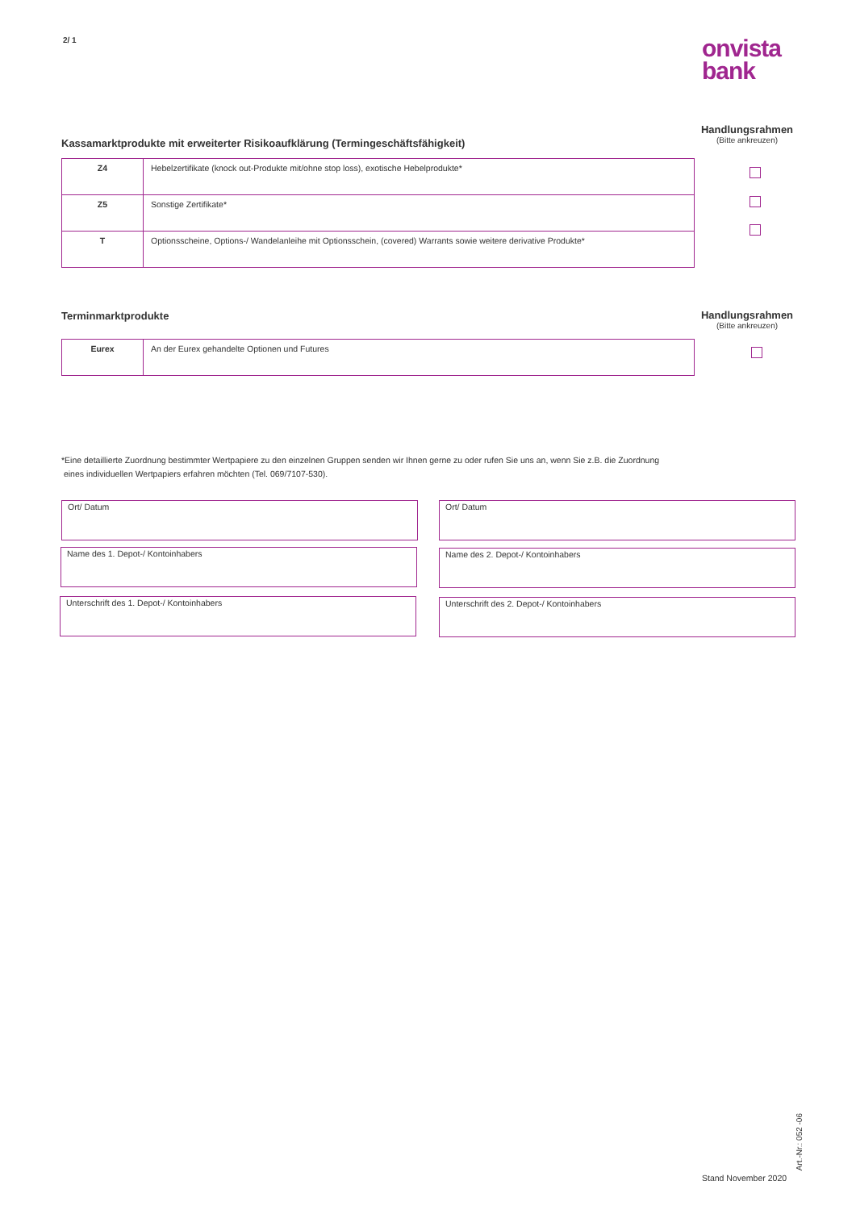2/ 1
onvista
bank
Kassamarktprodukte mit erweiterter Risikoaufklärung (Termingeschäftsfähigkeit)
Handlungsrahmen
(Bitte ankreuzen)
| Z4 | Hebelzertifikate (knock out-Produkte mit/ohne stop loss), exotische Hebelprodukte* |
| Z5 | Sonstige Zertifikate* |
| T | Optionsscheine, Options-/ Wandelanleihe mit Optionsschein, (covered) Warrants sowie weitere derivative Produkte* |
Terminmarktprodukte
Handlungsrahmen
(Bitte ankreuzen)
| Eurex | An der Eurex gehandelte Optionen und Futures |
*Eine detaillierte Zuordnung bestimmter Wertpapiere zu den einzelnen Gruppen senden wir Ihnen gerne zu oder rufen Sie uns an, wenn Sie z.B. die Zuordnung
eines individuellen Wertpapiers erfahren möchten (Tel. 069/7107-530).
Ort/ Datum Ort/ Datum
Name des 1. Depot-/ Kontoinhabers Name des 2. Depot-/ Kontoinhabers
Unterschrift des 1. Depot-/ Kontoinhabers Unterschrift des 2. Depot-/ Kontoinhabers
Stand November 2020
Art.-Nr.: 052 -06